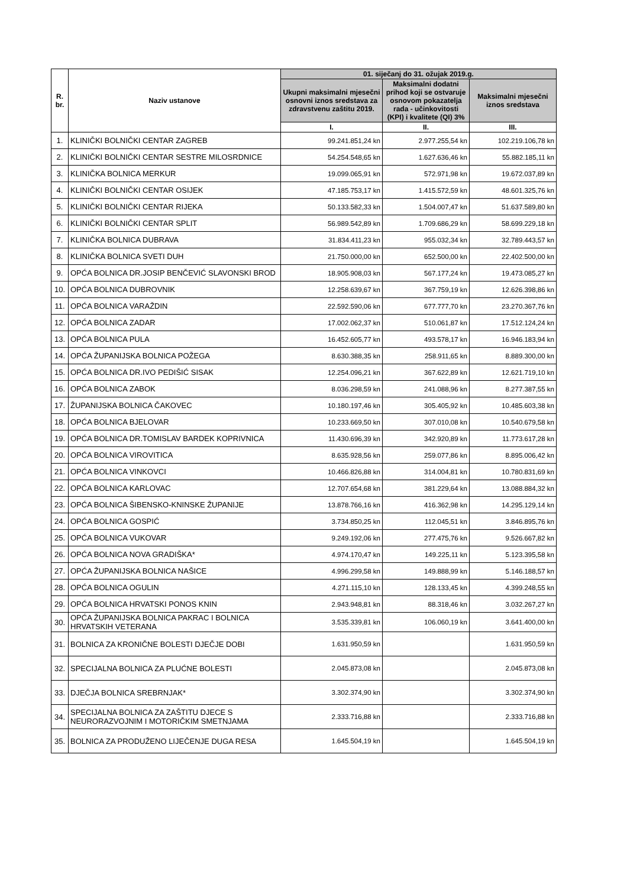| R. br. | Naziv ustanove | 01. siječanj do 31. ožujak 2019.g. | | |
| --- | --- | --- | --- | --- |
| | | Ukupni maksimalni mjesečni osnovni iznos sredstava za zdravstvenu zaštitu 2019. | Maksimalni dodatni prihod koji se ostvaruje osnovom pokazatelja rada - učinkovitosti (KPI) i kvalitete (QI) 3% | Maksimalni mjesečni iznos sredstava |
| | | I. | II. | III. |
| 1. | KLINIČKI BOLNIČKI CENTAR ZAGREB | 99.241.851,24 kn | 2.977.255,54 kn | 102.219.106,78 kn |
| 2. | KLINIČKI BOLNIČKI CENTAR SESTRE MILOSRDNICE | 54.254.548,65 kn | 1.627.636,46 kn | 55.882.185,11 kn |
| 3. | KLINIČKA BOLNICA MERKUR | 19.099.065,91 kn | 572.971,98 kn | 19.672.037,89 kn |
| 4. | KLINIČKI BOLNIČKI CENTAR OSIJEK | 47.185.753,17 kn | 1.415.572,59 kn | 48.601.325,76 kn |
| 5. | KLINIČKI BOLNIČKI CENTAR RIJEKA | 50.133.582,33 kn | 1.504.007,47 kn | 51.637.589,80 kn |
| 6. | KLINIČKI BOLNIČKI CENTAR SPLIT | 56.989.542,89 kn | 1.709.686,29 kn | 58.699.229,18 kn |
| 7. | KLINIČKA BOLNICA DUBRAVA | 31.834.411,23 kn | 955.032,34 kn | 32.789.443,57 kn |
| 8. | KLINIČKA BOLNICA SVETI DUH | 21.750.000,00 kn | 652.500,00 kn | 22.402.500,00 kn |
| 9. | OPĆA BOLNICA DR.JOSIP BENČEVIĆ SLAVONSKI BROD | 18.905.908,03 kn | 567.177,24 kn | 19.473.085,27 kn |
| 10. | OPĆA BOLNICA DUBROVNIK | 12.258.639,67 kn | 367.759,19 kn | 12.626.398,86 kn |
| 11. | OPĆA BOLNICA VARAŽDIN | 22.592.590,06 kn | 677.777,70 kn | 23.270.367,76 kn |
| 12. | OPĆA BOLNICA ZADAR | 17.002.062,37 kn | 510.061,87 kn | 17.512.124,24 kn |
| 13. | OPĆA BOLNICA PULA | 16.452.605,77 kn | 493.578,17 kn | 16.946.183,94 kn |
| 14. | OPĆA ŽUPANIJSKA BOLNICA POŽEGA | 8.630.388,35 kn | 258.911,65 kn | 8.889.300,00 kn |
| 15. | OPĆA BOLNICA DR.IVO PEDIŠIĆ SISAK | 12.254.096,21 kn | 367.622,89 kn | 12.621.719,10 kn |
| 16. | OPĆA BOLNICA ZABOK | 8.036.298,59 kn | 241.088,96 kn | 8.277.387,55 kn |
| 17. | ŽUPANIJSKA BOLNICA ČAKOVEC | 10.180.197,46 kn | 305.405,92 kn | 10.485.603,38 kn |
| 18. | OPĆA BOLNICA BJELOVAR | 10.233.669,50 kn | 307.010,08 kn | 10.540.679,58 kn |
| 19. | OPĆA BOLNICA DR.TOMISLAV BARDEK KOPRIVNICA | 11.430.696,39 kn | 342.920,89 kn | 11.773.617,28 kn |
| 20. | OPĆA BOLNICA VIROVITICA | 8.635.928,56 kn | 259.077,86 kn | 8.895.006,42 kn |
| 21. | OPĆA BOLNICA VINKOVCI | 10.466.826,88 kn | 314.004,81 kn | 10.780.831,69 kn |
| 22. | OPĆA BOLNICA KARLOVAC | 12.707.654,68 kn | 381.229,64 kn | 13.088.884,32 kn |
| 23. | OPĆA BOLNICA ŠIBENSKO-KNINSKE ŽUPANIJE | 13.878.766,16 kn | 416.362,98 kn | 14.295.129,14 kn |
| 24. | OPĆA BOLNICA GOSPIĆ | 3.734.850,25 kn | 112.045,51 kn | 3.846.895,76 kn |
| 25. | OPĆA BOLNICA VUKOVAR | 9.249.192,06 kn | 277.475,76 kn | 9.526.667,82 kn |
| 26. | OPĆA BOLNICA NOVA GRADIŠKA* | 4.974.170,47 kn | 149.225,11 kn | 5.123.395,58 kn |
| 27. | OPĆA ŽUPANIJSKA BOLNICA NAŠICE | 4.996.299,58 kn | 149.888,99 kn | 5.146.188,57 kn |
| 28. | OPĆA BOLNICA OGULIN | 4.271.115,10 kn | 128.133,45 kn | 4.399.248,55 kn |
| 29. | OPĆA BOLNICA HRVATSKI PONOS KNIN | 2.943.948,81 kn | 88.318,46 kn | 3.032.267,27 kn |
| 30. | OPĆA ŽUPANIJSKA BOLNICA PAKRAC I BOLNICA HRVATSKIH VETERANA | 3.535.339,81 kn | 106.060,19 kn | 3.641.400,00 kn |
| 31. | BOLNICA ZA KRONIČNE BOLESTI DJEČJE DOBI | 1.631.950,59 kn | | 1.631.950,59 kn |
| 32. | SPECIJALNA BOLNICA ZA PLUĆNE BOLESTI | 2.045.873,08 kn | | 2.045.873,08 kn |
| 33. | DJEČJA BOLNICA SREBRNJAK* | 3.302.374,90 kn | | 3.302.374,90 kn |
| 34. | SPECIJALNA BOLNICA ZA ZAŠTITU DJECE S NEURORAZVOJNIM I MOTORIČKIM SMETNJAMA | 2.333.716,88 kn | | 2.333.716,88 kn |
| 35. | BOLNICA ZA PRODUŽENO LIJEČENJE DUGA RESA | 1.645.504,19 kn | | 1.645.504,19 kn |